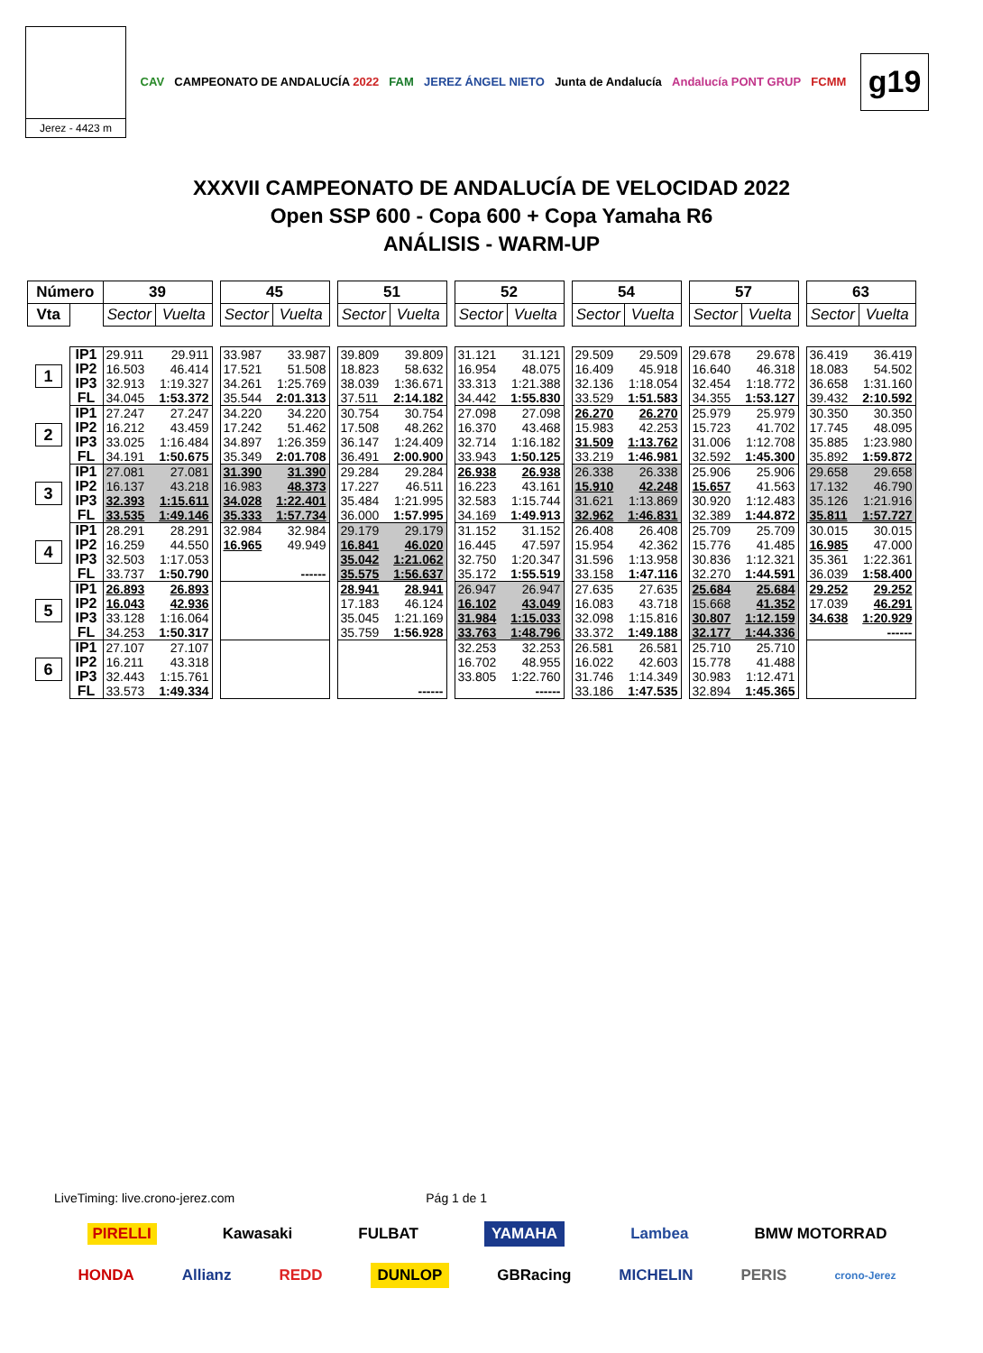Jerez - 4423 m
CAV CAMPEONATO DE ANDALUCÍA 2022 FAM JEREZ ÁNGEL NIETO Junta de Andalucía Andalucía PONT GRUP FCMM
g19
XXXVII CAMPEONATO DE ANDALUCÍA DE VELOCIDAD 2022
Open SSP 600 - Copa 600 + Copa Yamaha R6
ANÁLISIS - WARM-UP
| Número | | 39 | | | 45 | | | 51 | | | 52 | | | 54 | | | 57 | | | 63 | |
| Vta | | Sector | Vuelta | | Sector | Vuelta | | Sector | Vuelta | | Sector | Vuelta | | Sector | Vuelta | | Sector | Vuelta | | Sector | Vuelta |
| 1 | IP1 | 29.911 | 29.911 | | 33.987 | 33.987 | | 39.809 | 39.809 | | 31.121 | 31.121 | | 29.509 | 29.509 | | 29.678 | 29.678 | | 36.419 | 36.419 |
| | IP2 | 16.503 | 46.414 | | 17.521 | 51.508 | | 18.823 | 58.632 | | 16.954 | 48.075 | | 16.409 | 45.918 | | 16.640 | 46.318 | | 18.083 | 54.502 |
| | IP3 | 32.913 | 1:19.327 | | 34.261 | 1:25.769 | | 38.039 | 1:36.671 | | 33.313 | 1:21.388 | | 32.136 | 1:18.054 | | 32.454 | 1:18.772 | | 36.658 | 1:31.160 |
| | FL | 34.045 | 1:53.372 | | 35.544 | 2:01.313 | | 37.511 | 2:14.182 | | 34.442 | 1:55.830 | | 33.529 | 1:51.583 | | 34.355 | 1:53.127 | | 39.432 | 2:10.592 |
| 2 | IP1 | 27.247 | 27.247 | | 34.220 | 34.220 | | 30.754 | 30.754 | | 27.098 | 27.098 | | 26.270 | 26.270 | | 25.979 | 25.979 | | 30.350 | 30.350 |
| | IP2 | 16.212 | 43.459 | | 17.242 | 51.462 | | 17.508 | 48.262 | | 16.370 | 43.468 | | 15.983 | 42.253 | | 15.723 | 41.702 | | 17.745 | 48.095 |
| | IP3 | 33.025 | 1:16.484 | | 34.897 | 1:26.359 | | 36.147 | 1:24.409 | | 32.714 | 1:16.182 | | 31.509 | 1:13.762 | | 31.006 | 1:12.708 | | 35.885 | 1:23.980 |
| | FL | 34.191 | 1:50.675 | | 35.349 | 2:01.708 | | 36.491 | 2:00.900 | | 33.943 | 1:50.125 | | 33.219 | 1:46.981 | | 32.592 | 1:45.300 | | 35.892 | 1:59.872 |
| 3 | IP1 | 27.081 | 27.081 | | 31.390 | 31.390 | | 29.284 | 29.284 | | 26.938 | 26.938 | | 26.338 | 26.338 | | 25.906 | 25.906 | | 29.658 | 29.658 |
| | IP2 | 16.137 | 43.218 | | 16.983 | 48.373 | | 17.227 | 46.511 | | 16.223 | 43.161 | | 15.910 | 42.248 | | 15.657 | 41.563 | | 17.132 | 46.790 |
| | IP3 | 32.393 | 1:15.611 | | 34.028 | 1:22.401 | | 35.484 | 1:21.995 | | 32.583 | 1:15.744 | | 31.621 | 1:13.869 | | 30.920 | 1:12.483 | | 35.126 | 1:21.916 |
| | FL | 33.535 | 1:49.146 | | 35.333 | 1:57.734 | | 36.000 | 1:57.995 | | 34.169 | 1:49.913 | | 32.962 | 1:46.831 | | 32.389 | 1:44.872 | | 35.811 | 1:57.727 |
| 4 | IP1 | 28.291 | 28.291 | | 32.984 | 32.984 | | 29.179 | 29.179 | | 31.152 | 31.152 | | 26.408 | 26.408 | | 25.709 | 25.709 | | 30.015 | 30.015 |
| | IP2 | 16.259 | 44.550 | | 16.965 | 49.949 | | 16.841 | 46.020 | | 16.445 | 47.597 | | 15.954 | 42.362 | | 15.776 | 41.485 | | 16.985 | 47.000 |
| | IP3 | 32.503 | 1:17.053 | | | | | 35.042 | 1:21.062 | | 32.750 | 1:20.347 | | 31.596 | 1:13.958 | | 30.836 | 1:12.321 | | 35.361 | 1:22.361 |
| | FL | 33.737 | 1:50.790 | | | ------ | | 35.575 | 1:56.637 | | 35.172 | 1:55.519 | | 33.158 | 1:47.116 | | 32.270 | 1:44.591 | | 36.039 | 1:58.400 |
| 5 | IP1 | 26.893 | 26.893 | | | | | 28.941 | 28.941 | | 26.947 | 26.947 | | 27.635 | 27.635 | | 25.684 | 25.684 | | 29.252 | 29.252 |
| | IP2 | 16.043 | 42.936 | | | | | 17.183 | 46.124 | | 16.102 | 43.049 | | 16.083 | 43.718 | | 15.668 | 41.352 | | 17.039 | 46.291 |
| | IP3 | 33.128 | 1:16.064 | | | | | 35.045 | 1:21.169 | | 31.984 | 1:15.033 | | 32.098 | 1:15.816 | | 30.807 | 1:12.159 | | 34.638 | 1:20.929 |
| | FL | 34.253 | 1:50.317 | | | | | 35.759 | 1:56.928 | | 33.763 | 1:48.796 | | 33.372 | 1:49.188 | | 32.177 | 1:44.336 | | | ------ |
| 6 | IP1 | 27.107 | 27.107 | | | | | | | | 32.253 | 32.253 | | 26.581 | 26.581 | | 25.710 | 25.710 | | | |
| | IP2 | 16.211 | 43.318 | | | | | | | | 16.702 | 48.955 | | 16.022 | 42.603 | | 15.778 | 41.488 | | | |
| | IP3 | 32.443 | 1:15.761 | | | | | | | | 33.805 | 1:22.760 | | 31.746 | 1:14.349 | | 30.983 | 1:12.471 | | | |
| | FL | 33.573 | 1:49.334 | | | | | | ------ | | | ------ | | 33.186 | 1:47.535 | | 32.894 | 1:45.365 | | | |
LiveTiming: live.crono-jerez.com Pág 1 de 1
PIRELLI Kawasaki FULBAT YAMAHA Lambea BMW MOTORRAD
HONDA Allianz REDD DUNLOP GBRacing MICHELIN PERIS crono-Jerez